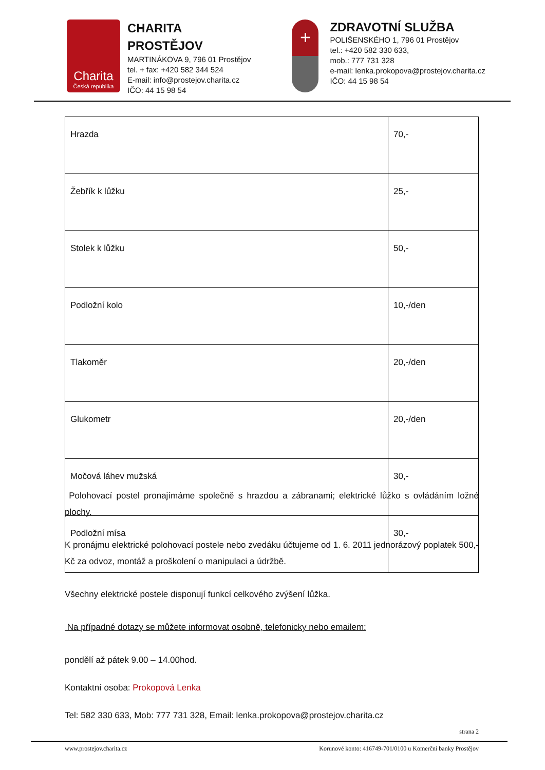Charita
Česká republika
CHARITA
PROSTĚJOV
MARTINÁKOVA 9, 796 01 Prostějov
tel. + fax: +420 582 344 524
E-mail: info@prostejov.charita.cz
IČO: 44 15 98 54
+
ZDRAVOTNÍ SLUŽBA
POLIŠENSKÉHO 1, 796 01 Prostějov
tel.: +420 582 330 633,
mob.: 777 731 328
e-mail: lenka.prokopova@prostejov.charita.cz
IČO: 44 15 98 54
| Hrazda | 70,- |
| Žebřík k lůžku | 25,- |
| Stolek k lůžku | 50,- |
| Podložní kolo | 10,-/den |
| Tlakoměr | 20,-/den |
| Glukometr | 20,-/den |
| Močová láhev mužská | 30,- |
| Podložní mísa | 30,- |
Polohovací postel pronajímáme společně s hrazdou a zábranami; elektrické lůžko s ovládáním ložné plochy.
K pronájmu elektrické polohovací postele nebo zvedáku účtujeme od 1. 6. 2011 jednorázový poplatek 500,- Kč za odvoz, montáž a proškolení o manipulaci a údržbě.
Všechny elektrické postele disponují funkcí celkového zvýšení lůžka.
Na případné dotazy se můžete informovat osobně, telefonicky nebo emailem:
pondělí až pátek 9.00 – 14.00hod.
Kontaktní osoba: Prokopová Lenka
Tel: 582 330 633, Mob: 777 731 328, Email: lenka.prokopova@prostejov.charita.cz
strana 2
www.prostejov.charita.cz Korunové konto: 416749-701/0100 u Komerční banky Prostějov